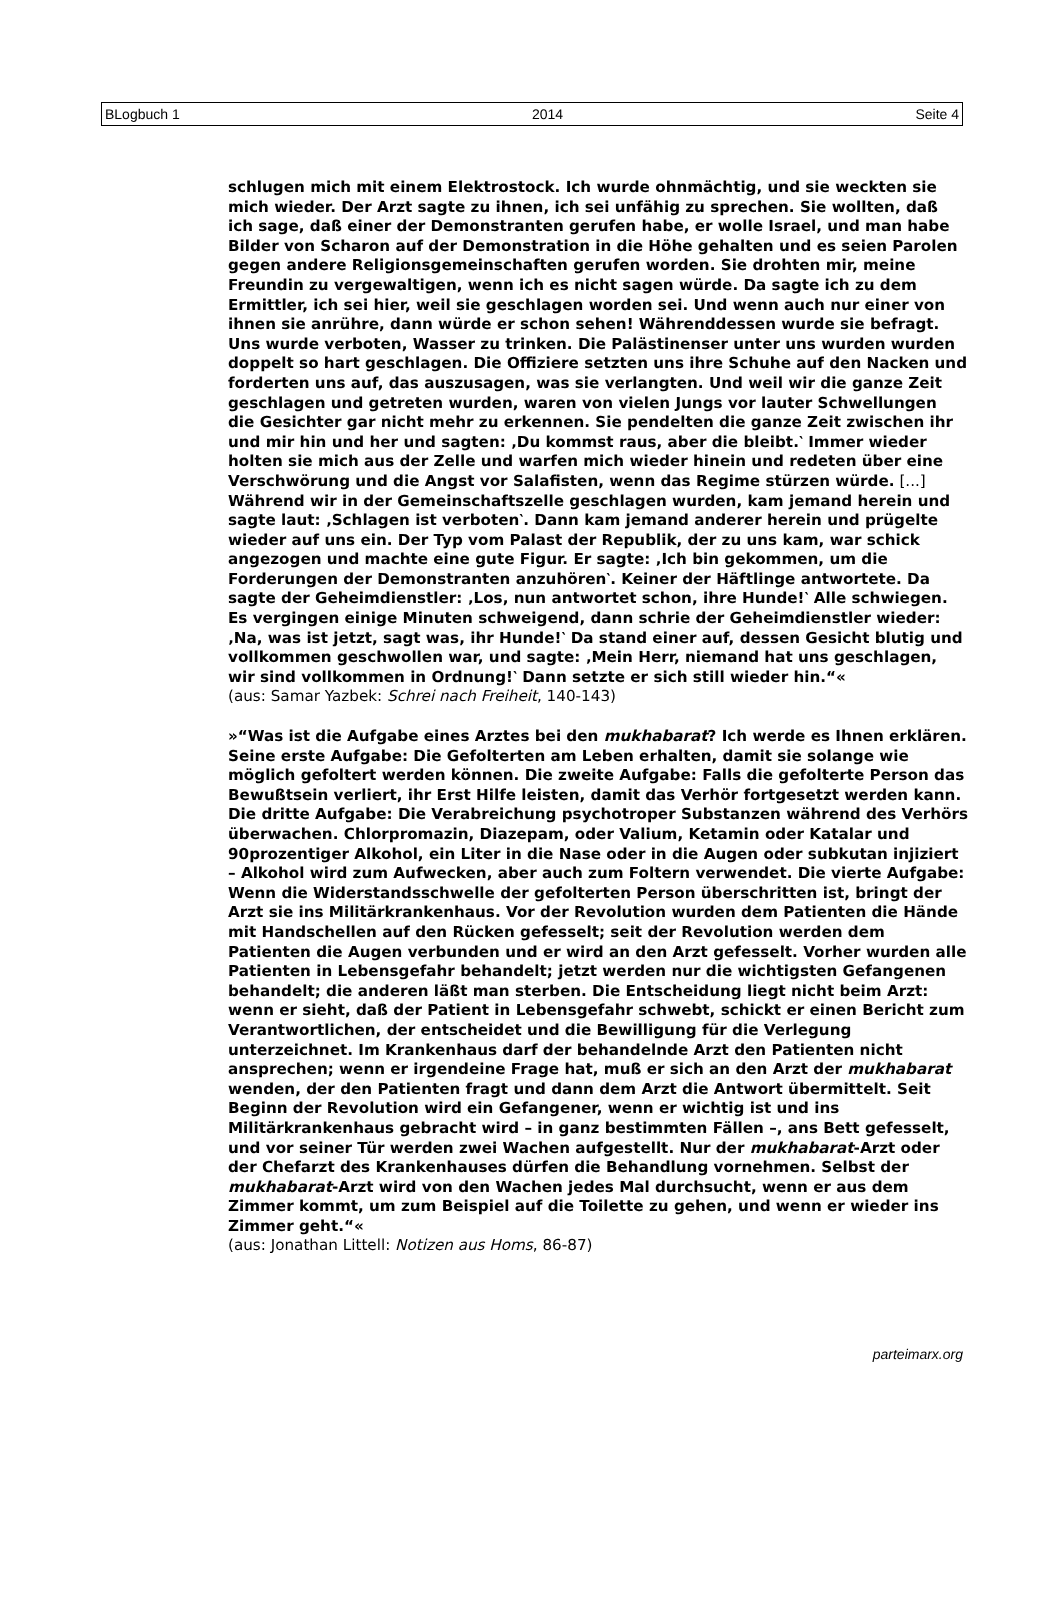BLogbuch 1 2014 Seite 4
schlugen mich mit einem Elektrostock. Ich wurde ohnmächtig, und sie weckten sie mich wieder. Der Arzt sagte zu ihnen, ich sei unfähig zu sprechen. Sie wollten, daß ich sage, daß einer der Demonstranten gerufen habe, er wolle Israel, und man habe Bilder von Scharon auf der Demonstration in die Höhe gehalten und es seien Parolen gegen andere Religionsgemeinschaften gerufen worden. Sie drohten mir, meine Freundin zu vergewaltigen, wenn ich es nicht sagen würde. Da sagte ich zu dem Ermittler, ich sei hier, weil sie geschlagen worden sei. Und wenn auch nur einer von ihnen sie anrühre, dann würde er schon sehen! Währenddessen wurde sie befragt. Uns wurde verboten, Wasser zu trinken. Die Palästinenser unter uns wurden wurden doppelt so hart geschlagen. Die Offiziere setzten uns ihre Schuhe auf den Nacken und forderten uns auf, das auszusagen, was sie verlangten. Und weil wir die ganze Zeit geschlagen und getreten wurden, waren von vielen Jungs vor lauter Schwellungen die Gesichter gar nicht mehr zu erkennen. Sie pendelten die ganze Zeit zwischen ihr und mir hin und her und sagten: ‚Du kommst raus, aber die bleibt.‵ Immer wieder holten sie mich aus der Zelle und warfen mich wieder hinein und redeten über eine Verschwörung und die Angst vor Salafisten, wenn das Regime stürzen würde. [...] Während wir in der Gemeinschaftszelle geschlagen wurden, kam jemand herein und sagte laut: ‚Schlagen ist verboten‵. Dann kam jemand anderer herein und prügelte wieder auf uns ein. Der Typ vom Palast der Republik, der zu uns kam, war schick angezogen und machte eine gute Figur. Er sagte: ‚Ich bin gekommen, um die Forderungen der Demonstranten anzuhören‵. Keiner der Häftlinge antwortete. Da sagte der Geheimdienstler: ‚Los, nun antwortet schon, ihre Hunde!‵ Alle schwiegen. Es vergingen einige Minuten schweigend, dann schrie der Geheimdienstler wieder: ‚Na, was ist jetzt, sagt was, ihr Hunde!‵ Da stand einer auf, dessen Gesicht blutig und vollkommen geschwollen war, und sagte: ‚Mein Herr, niemand hat uns geschlagen, wir sind vollkommen in Ordnung!‵ Dann setzte er sich still wieder hin.“«
(aus: Samar Yazbek: Schrei nach Freiheit, 140-143)
»“Was ist die Aufgabe eines Arztes bei den mukhabarat? Ich werde es Ihnen erklären. Seine erste Aufgabe: Die Gefolterten am Leben erhalten, damit sie solange wie möglich gefoltert werden können. Die zweite Aufgabe: Falls die gefolterte Person das Bewußtsein verliert, ihr Erst Hilfe leisten, damit das Verhör fortgesetzt werden kann. Die dritte Aufgabe: Die Verabreichung psychotroper Substanzen während des Verhörs überwachen. Chlorpromazin, Diazepam, oder Valium, Ketamin oder Katalar und 90prozentiger Alkohol, ein Liter in die Nase oder in die Augen oder subkutan injiziert – Alkohol wird zum Aufwecken, aber auch zum Foltern verwendet. Die vierte Aufgabe: Wenn die Widerstandsschwelle der gefolterten Person überschritten ist, bringt der Arzt sie ins Militärkrankenhaus. Vor der Revolution wurden dem Patienten die Hände mit Handschellen auf den Rücken gefesselt; seit der Revolution werden dem Patienten die Augen verbunden und er wird an den Arzt gefesselt. Vorher wurden alle Patienten in Lebensgefahr behandelt; jetzt werden nur die wichtigsten Gefangenen behandelt; die anderen läßt man sterben. Die Entscheidung liegt nicht beim Arzt: wenn er sieht, daß der Patient in Lebensgefahr schwebt, schickt er einen Bericht zum Verantwortlichen, der entscheidet und die Bewilligung für die Verlegung unterzeichnet. Im Krankenhaus darf der behandelnde Arzt den Patienten nicht ansprechen; wenn er irgendeine Frage hat, muß er sich an den Arzt der mukhabarat wenden, der den Patienten fragt und dann dem Arzt die Antwort übermittelt. Seit Beginn der Revolution wird ein Gefangener, wenn er wichtig ist und ins Militärkrankenhaus gebracht wird – in ganz bestimmten Fällen –, ans Bett gefesselt, und vor seiner Tür werden zwei Wachen aufgestellt. Nur der mukhabarat-Arzt oder der Chefarzt des Krankenhauses dürfen die Behandlung vornehmen. Selbst der mukhabarat-Arzt wird von den Wachen jedes Mal durchsucht, wenn er aus dem Zimmer kommt, um zum Beispiel auf die Toilette zu gehen, und wenn er wieder ins Zimmer geht.“«
(aus: Jonathan Littell: Notizen aus Homs, 86-87)
parteimarx.org